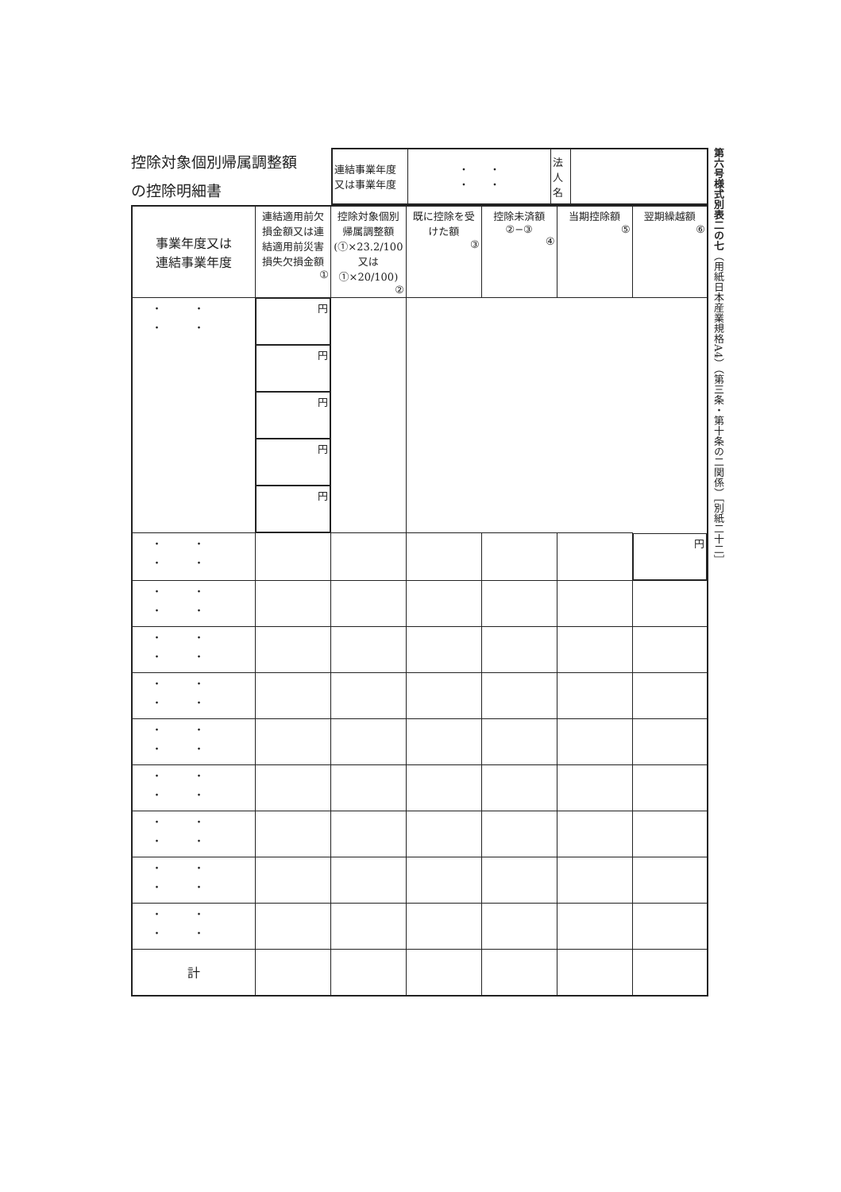控除対象個別帰属調整額
の控除明細書
| 連結事業年度 又は事業年度 | ・ ・ ・ ・ | 法人名 | |
| 事業年度又は 連結事業年度 | 連結適用前欠損金額又は連結適用前災害損失欠損金額 ① | 控除対象個別帰属調整額(①×23.2/100又は①×20/100) ② | 既に控除を受けた額 ③ | 控除未済額 ②−③ ④ | 当期控除額 ⑤ | 翌期繰越額 ⑥ |
| --- | --- | --- | --- | --- | --- | --- |
| ・・ ・・ | 円 | 円 | 円 | 円 | 円 | |
| ・・ ・・ | | | | | | 円 |
| ・・ ・・ | | | | | | |
| ・・ ・・ | | | | | | |
| ・・ ・・ | | | | | | |
| ・・ ・・ | | | | | | |
| ・・ ・・ | | | | | | |
| ・・ ・・ | | | | | | |
| ・・ ・・ | | | | | | |
| ・・ ・・ | | | | | | |
| 計 | | | | | | |
第六号様式別表二の七（用紙日本産業規格A4）（第三条・第十条の二関係）［別紙二十二］